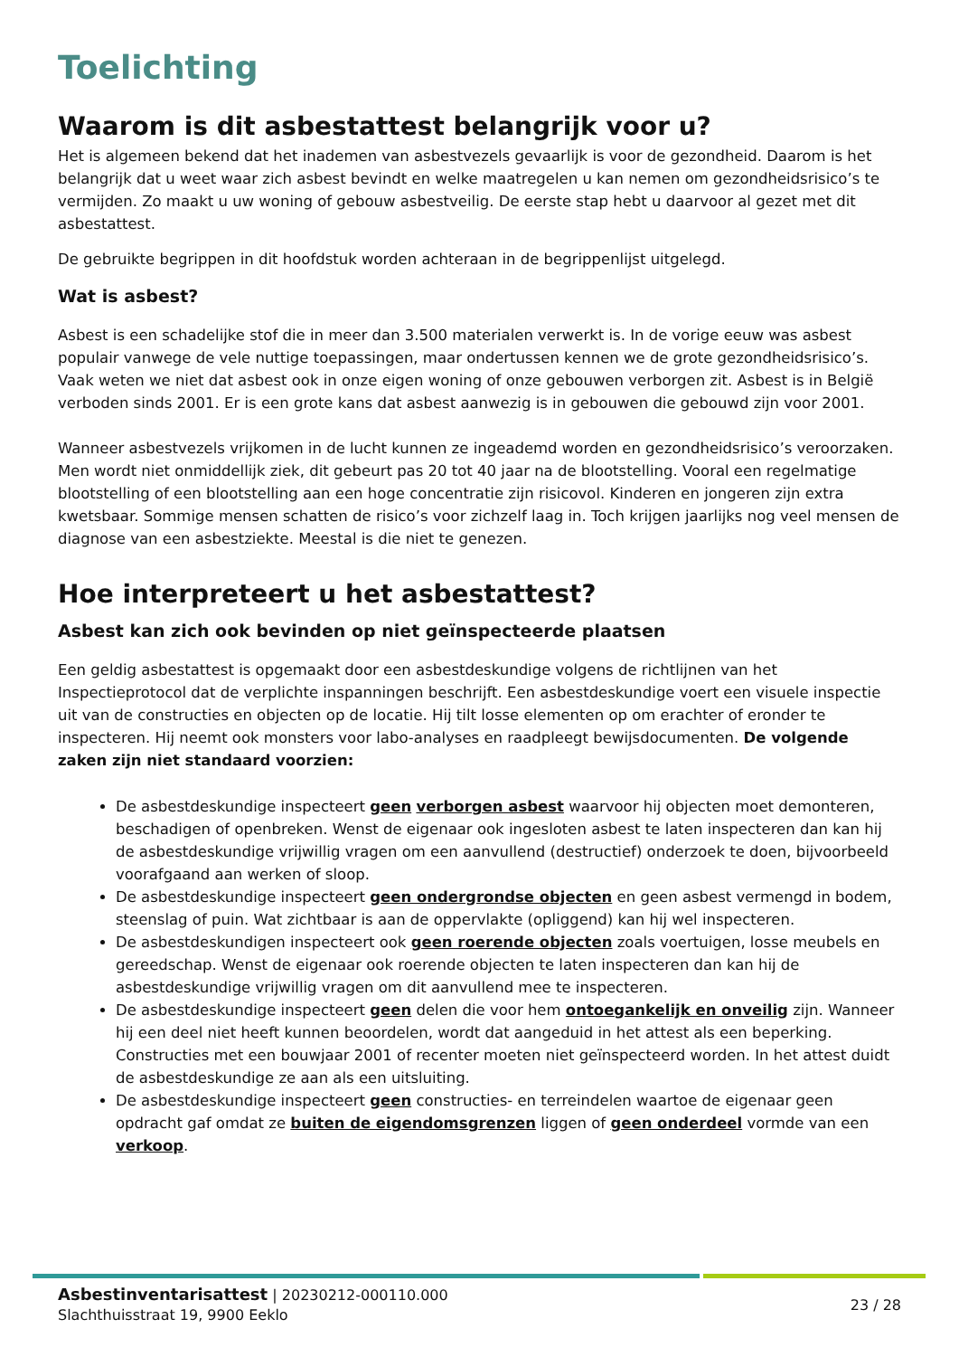Toelichting
Waarom is dit asbestattest belangrijk voor u?
Het is algemeen bekend dat het inademen van asbestvezels gevaarlijk is voor de gezondheid. Daarom is het belangrijk dat u weet waar zich asbest bevindt en welke maatregelen u kan nemen om gezondheidsrisico’s te vermijden. Zo maakt u uw woning of gebouw asbestveilig. De eerste stap hebt u daarvoor al gezet met dit asbestattest.
De gebruikte begrippen in dit hoofdstuk worden achteraan in de begrippenlijst uitgelegd.
Wat is asbest?
Asbest is een schadelijke stof die in meer dan 3.500 materialen verwerkt is. In de vorige eeuw was asbest populair vanwege de vele nuttige toepassingen, maar ondertussen kennen we de grote gezondheidsrisico’s. Vaak weten we niet dat asbest ook in onze eigen woning of onze gebouwen verborgen zit. Asbest is in België verboden sinds 2001. Er is een grote kans dat asbest aanwezig is in gebouwen die gebouwd zijn voor 2001.
Wanneer asbestvezels vrijkomen in de lucht kunnen ze ingeademd worden en gezondheidsrisico’s veroorzaken. Men wordt niet onmiddellijk ziek, dit gebeurt pas 20 tot 40 jaar na de blootstelling. Vooral een regelmatige blootstelling of een blootstelling aan een hoge concentratie zijn risicovol. Kinderen en jongeren zijn extra kwetsbaar. Sommige mensen schatten de risico’s voor zichzelf laag in. Toch krijgen jaarlijks nog veel mensen de diagnose van een asbestziekte. Meestal is die niet te genezen.
Hoe interpreteert u het asbestattest?
Asbest kan zich ook bevinden op niet geïnspecteerde plaatsen
Een geldig asbestattest is opgemaakt door een asbestdeskundige volgens de richtlijnen van het Inspectieprotocol dat de verplichte inspanningen beschrijft. Een asbestdeskundige voert een visuele inspectie uit van de constructies en objecten op de locatie. Hij tilt losse elementen op om erachter of eronder te inspecteren. Hij neemt ook monsters voor labo-analyses en raadpleegt bewijsdocumenten. De volgende zaken zijn niet standaard voorzien:
De asbestdeskundige inspecteert geen verborgen asbest waarvoor hij objecten moet demonteren, beschadigen of openbreken. Wenst de eigenaar ook ingesloten asbest te laten inspecteren dan kan hij de asbestdeskundige vrijwillig vragen om een aanvullend (destructief) onderzoek te doen, bijvoorbeeld voorafgaand aan werken of sloop.
De asbestdeskundige inspecteert geen ondergrondse objecten en geen asbest vermengd in bodem, steenslag of puin. Wat zichtbaar is aan de oppervlakte (opliggend) kan hij wel inspecteren.
De asbestdeskundigen inspecteert ook geen roerende objecten zoals voertuigen, losse meubels en gereedschap. Wenst de eigenaar ook roerende objecten te laten inspecteren dan kan hij de asbestdeskundige vrijwillig vragen om dit aanvullend mee te inspecteren.
De asbestdeskundige inspecteert geen delen die voor hem ontoegankelijk en onveilig zijn. Wanneer hij een deel niet heeft kunnen beoordelen, wordt dat aangeduid in het attest als een beperking. Constructies met een bouwjaar 2001 of recenter moeten niet geïnspecteerd worden. In het attest duidt de asbestdeskundige ze aan als een uitsluiting.
De asbestdeskundige inspecteert geen constructies- en terreindelen waartoe de eigenaar geen opdracht gaf omdat ze buiten de eigendomsgrenzen liggen of geen onderdeel vormde van een verkoop.
Asbestinventarisattest | 20230212-000110.000
Slachthuisstraat 19, 9900 Eeklo
23 / 28